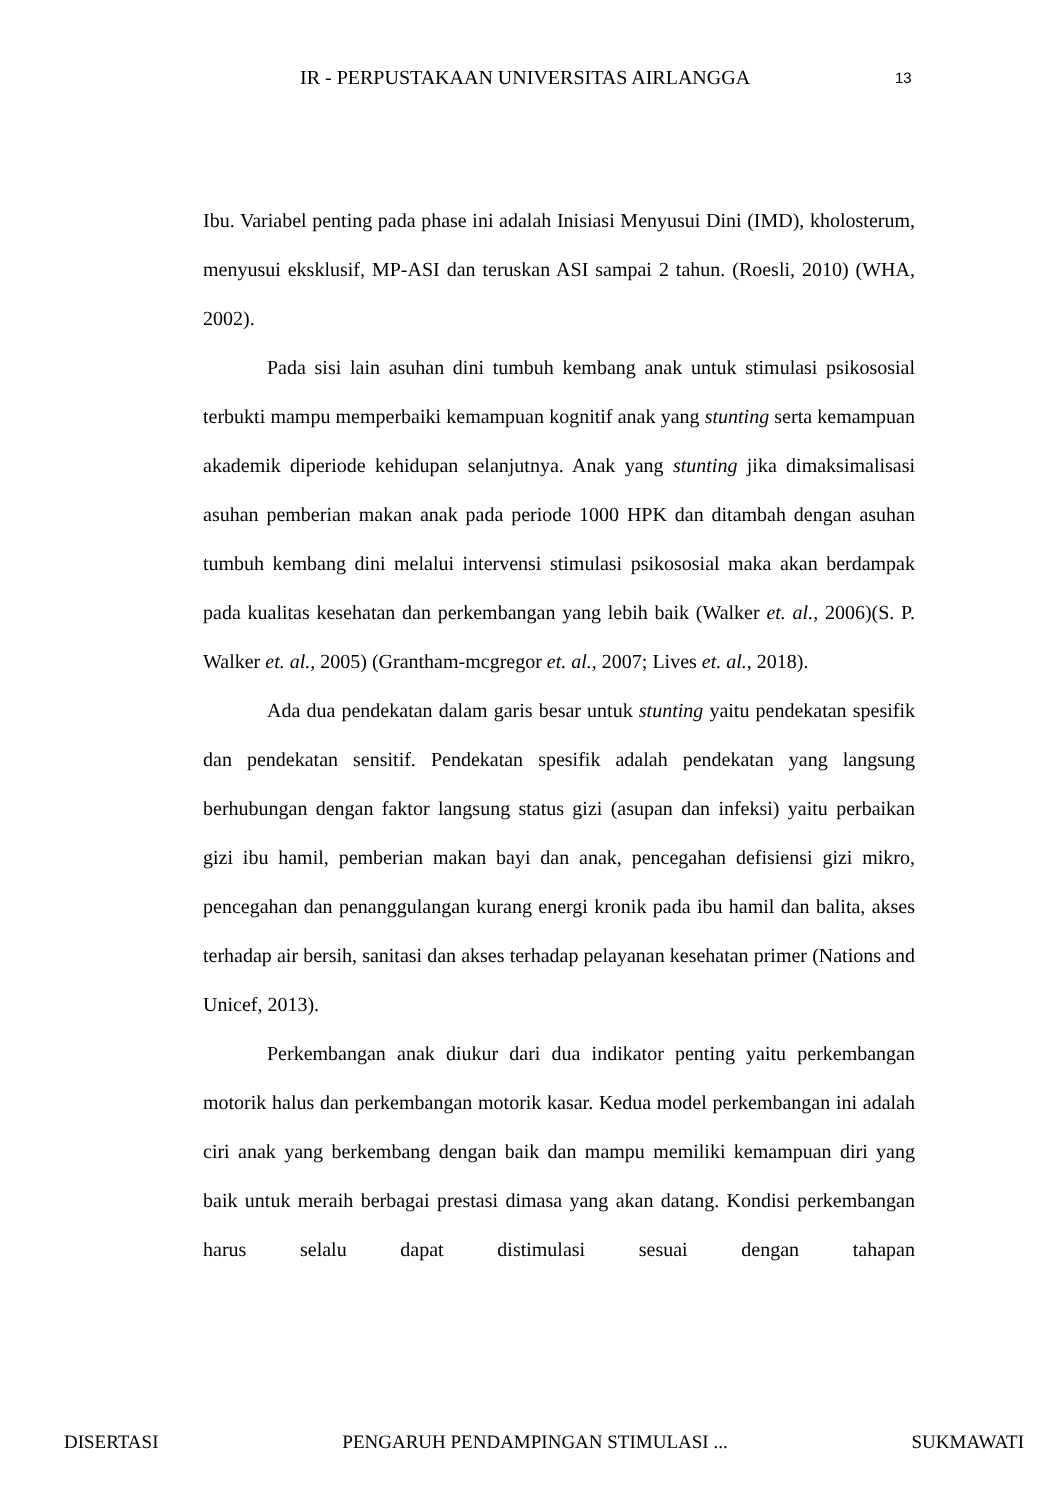IR - PERPUSTAKAAN UNIVERSITAS AIRLANGGA 13
Ibu. Variabel penting pada phase ini adalah Inisiasi Menyusui Dini (IMD), kholosterum, menyusui eksklusif, MP-ASI dan teruskan ASI sampai 2 tahun. (Roesli, 2010) (WHA, 2002).
Pada sisi lain asuhan dini tumbuh kembang anak untuk stimulasi psikososial terbukti mampu memperbaiki kemampuan kognitif anak yang stunting serta kemampuan akademik diperiode kehidupan selanjutnya. Anak yang stunting jika dimaksimalisasi asuhan pemberian makan anak pada periode 1000 HPK dan ditambah dengan asuhan tumbuh kembang dini melalui intervensi stimulasi psikososial maka akan berdampak pada kualitas kesehatan dan perkembangan yang lebih baik (Walker et. al., 2006)(S. P. Walker et. al., 2005) (Grantham-mcgregor et. al., 2007; Lives et. al., 2018).
Ada dua pendekatan dalam garis besar untuk stunting yaitu pendekatan spesifik dan pendekatan sensitif. Pendekatan spesifik adalah pendekatan yang langsung berhubungan dengan faktor langsung status gizi (asupan dan infeksi) yaitu perbaikan gizi ibu hamil, pemberian makan bayi dan anak, pencegahan defisiensi gizi mikro, pencegahan dan penanggulangan kurang energi kronik pada ibu hamil dan balita, akses terhadap air bersih, sanitasi dan akses terhadap pelayanan kesehatan primer (Nations and Unicef, 2013).
Perkembangan anak diukur dari dua indikator penting yaitu perkembangan motorik halus dan perkembangan motorik kasar. Kedua model perkembangan ini adalah ciri anak yang berkembang dengan baik dan mampu memiliki kemampuan diri yang baik untuk meraih berbagai prestasi dimasa yang akan datang. Kondisi perkembangan harus selalu dapat distimulasi sesuai dengan tahapan
DISERTASI PENGARUH PENDAMPINGAN STIMULASI ... SUKMAWATI